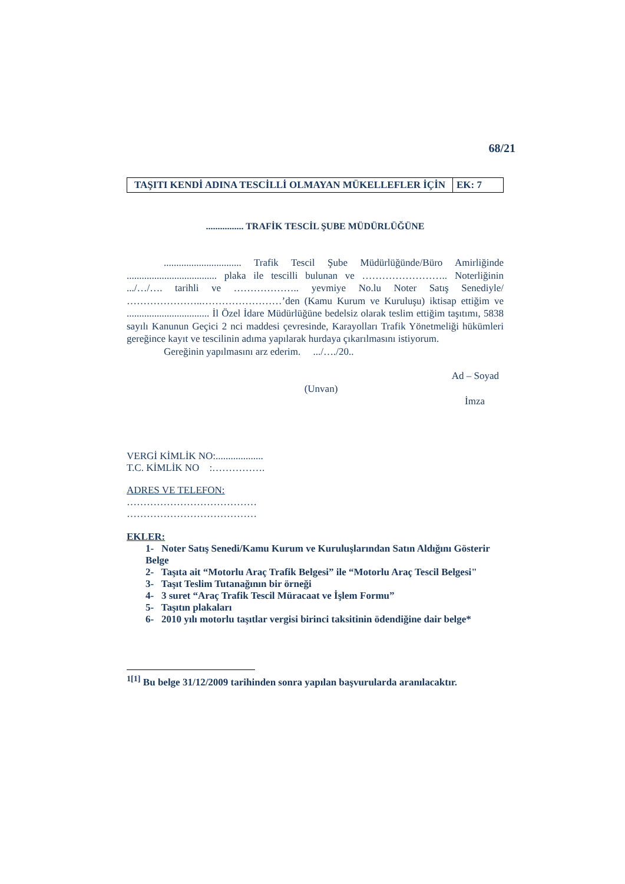68/21
| TAŞITI KENDİ ADINA TESCİLLİ OLMAYAN MÜKELLEFLER İÇİN | EK: 7 |
................ TRAFİK TESCİL ŞUBE MÜDÜRLÜĞÜNE
............................... Trafik Tescil Şube Müdürlüğünde/Büro Amirliğinde .................................... plaka ile tescilli bulunan ve …………………….. Noterliğinin .../…/…. tarihli ve ……………….. yevmiye No.lu Noter Satış Senediyle/ …………………..……………………’den (Kamu Kurum ve Kuruluşu) iktisap ettiğim ve ................................. İl Özel İdare Müdürlüğüne bedelsiz olarak teslim ettiğim taşıtımı, 5838 sayılı Kanunun Geçici 2 nci maddesi çevresinde, Karayolları Trafik Yönetmeliği hükümleri gereğince kayıt ve tescilinin adıma yapılarak hurdaya çıkarılmasını istiyorum.
Gereğinin yapılmasını arz ederim. .../…./20..
Ad – Soyad
(Unvan)
İmza
VERGİ KİMLİK NO:...................
T.C. KİMLİK NO :…………….
ADRES VE TELEFON:
…………………………………
…………………………………
EKLER:
1- Noter Satış Senedi/Kamu Kurum ve Kuruluşlarından Satın Aldığını Gösterir Belge
2- Taşıta ait “Motorlu Araç Trafik Belgesi” ile “Motorlu Araç Tescil Belgesi"
3- Taşıt Teslim Tutanağının bir örneği
4- 3 suret “Araç Trafik Tescil Müracaat ve İşlem Formu”
5- Taşıtın plakaları
6- 2010 yılı motorlu taşıtlar vergisi birinci taksitinin ödendiğine dair belge*
<sup>1[1]</sup> Bu belge 31/12/2009 tarihinden sonra yapılan başvurularda aranılacaktır.